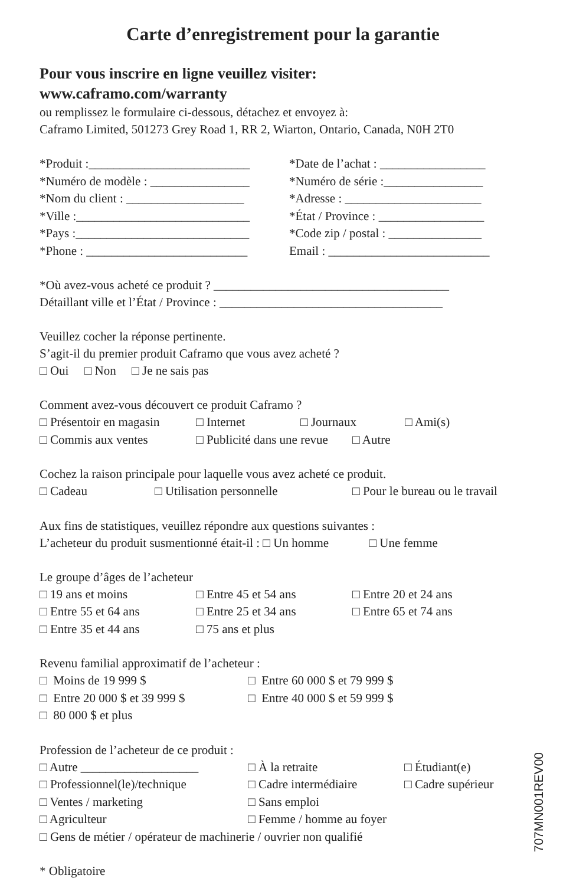Carte d’enregistrement pour la garantie
Pour vous inscrire en ligne veuillez visiter:
www.caframo.com/warranty
ou remplissez le formulaire ci-dessous, détachez et envoyez à:
Caframo Limited, 501273 Grey Road 1, RR 2, Wiarton, Ontario, Canada, N0H 2T0
*Produit :__________________________ *Date de l’achat : _________________
*Numéro de modèle : ________________ *Numéro de série :________________
*Nom du client : ___________________ *Adresse : ______________________
*Ville :____________________________ *État / Province : _________________
*Pays :____________________________ *Code zip / postal : _______________
*Phone : __________________________ Email : __________________________
*Où avez-vous acheté ce produit ? ______________________________________
Détaillant ville et l’État / Province : ____________________________________
Veuillez cocher la réponse pertinente.
S’agit-il du premier produit Caframo que vous avez acheté ?
□ Oui □ Non □ Je ne sais pas
Comment avez-vous découvert ce produit Caframo ?
□ Présentoir en magasin □ Internet □ Journaux □ Ami(s)
□ Commis aux ventes □ Publicité dans une revue □ Autre
Cochez la raison principale pour laquelle vous avez acheté ce produit.
□ Cadeau □ Utilisation personnelle □ Pour le bureau ou le travail
Aux fins de statistiques, veuillez répondre aux questions suivantes :
L’acheteur du produit susmentionné était-il : □ Un homme □ Une femme
Le groupe d’âges de l’acheteur
□ 19 ans et moins □ Entre 45 et 54 ans □ Entre 20 et 24 ans
□ Entre 55 et 64 ans □ Entre 25 et 34 ans □ Entre 65 et 74 ans
□ Entre 35 et 44 ans □ 75 ans et plus
Revenu familial approximatif de l’acheteur :
□ Moins de 19 999 $ □ Entre 60 000 $ et 79 999 $
□ Entre 20 000 $ et 39 999 $ □ Entre 40 000 $ et 59 999 $
□ 80 000 $ et plus
Profession de l’acheteur de ce produit :
□ Autre ___________________ □ À la retraite □ Étudiant(e)
□ Professionnel(le)/technique □ Cadre intermédiaire □ Cadre supérieur
□ Ventes / marketing □ Sans emploi
□ Agriculteur □ Femme / homme au foyer
□ Gens de métier / opérateur de machinerie / ouvrier non qualifié
* Obligatoire
707MN001REV00